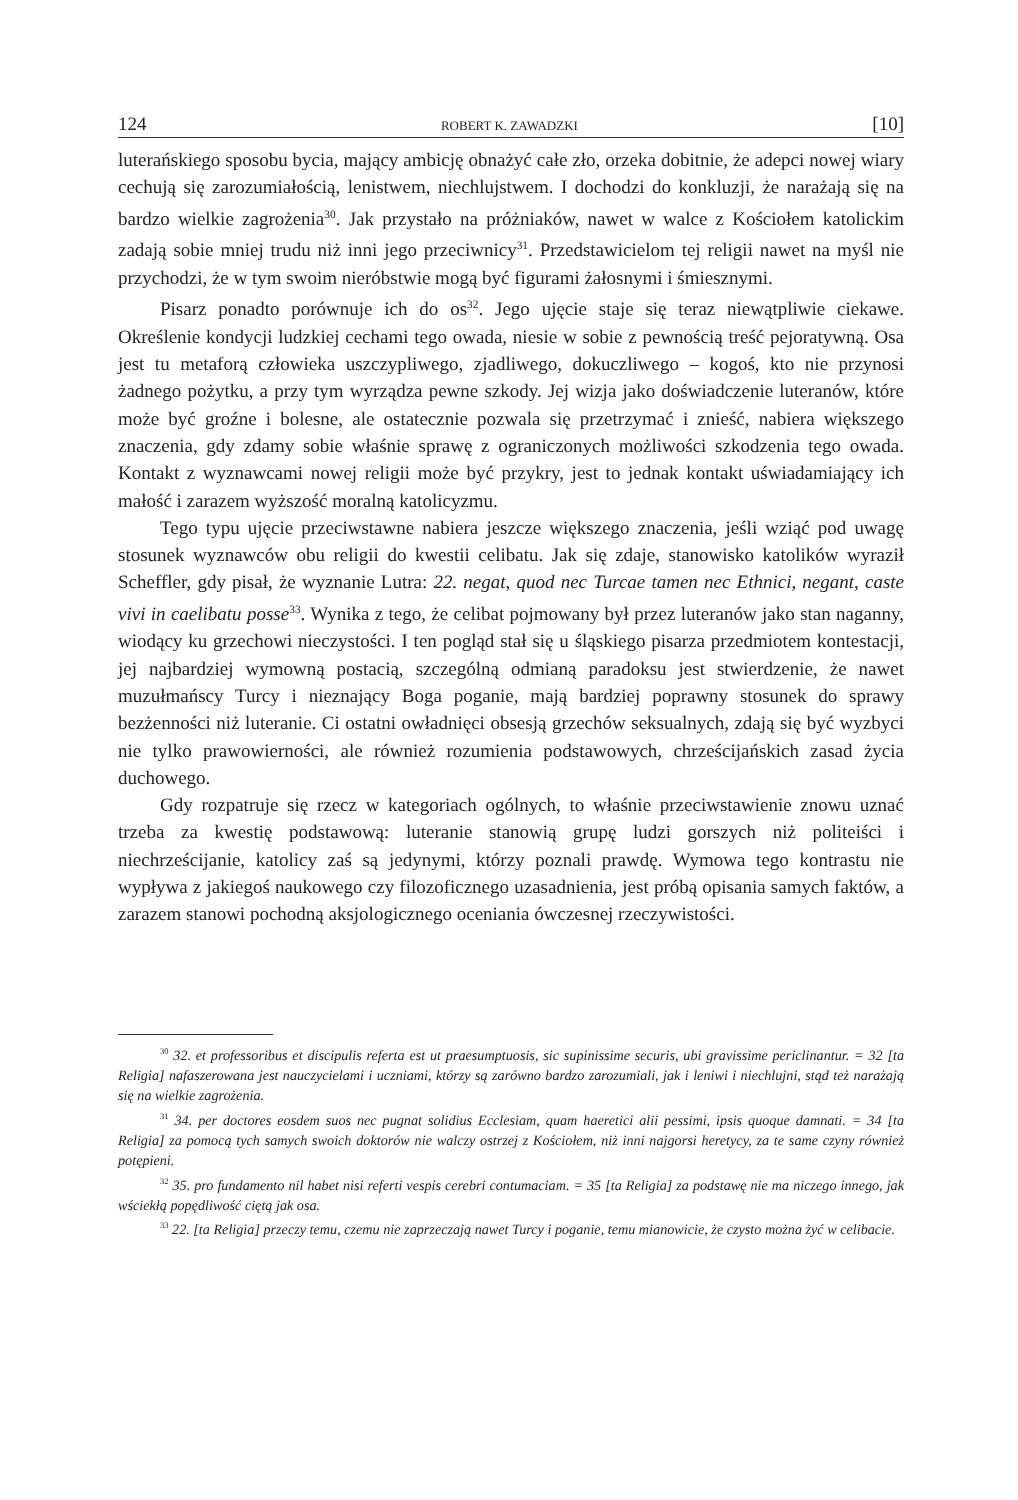124 ROBERT K. ZAWADZKI [10]
luterańskiego sposobu bycia, mający ambicję obnażyć całe zło, orzeka dobitnie, że adepci nowej wiary cechują się zarozumiałością, lenistwem, niechlujstwem. I dochodzi do konkluzji, że narażają się na bardzo wielkie zagrożenia<sup>30</sup>. Jak przystało na próżniaków, nawet w walce z Kościołem katolickim zadają sobie mniej trudu niż inni jego przeciwnicy<sup>31</sup>. Przedstawicielom tej religii nawet na myśl nie przychodzi, że w tym swoim nieróbstwie mogą być figurami żałosnymi i śmiesznymi.
Pisarz ponadto porównuje ich do os<sup>32</sup>. Jego ujęcie staje się teraz niewątpliwie ciekawe. Określenie kondycji ludzkiej cechami tego owada, niesie w sobie z pewnością treść pejoratywną. Osa jest tu metaforą człowieka uszczypliwego, zjadliwego, dokuczliwego – kogoś, kto nie przynosi żadnego pożytku, a przy tym wyrządza pewne szkody. Jej wizja jako doświadczenie luteranów, które może być groźne i bolesne, ale ostatecznie pozwala się przetrzymać i znieść, nabiera większego znaczenia, gdy zdamy sobie właśnie sprawę z ograniczonych możliwości szkodzenia tego owada. Kontakt z wyznawcami nowej religii może być przykry, jest to jednak kontakt uświadamiający ich małość i zarazem wyższość moralną katolicyzmu.
Tego typu ujęcie przeciwstawne nabiera jeszcze większego znaczenia, jeśli wziąć pod uwagę stosunek wyznawców obu religii do kwestii celibatu. Jak się zdaje, stanowisko katolików wyraził Scheffler, gdy pisał, że wyznanie Lutra: 22. negat, quod nec Turcae tamen nec Ethnici, negant, caste vivi in caelibatu posse<sup>33</sup>. Wynika z tego, że celibat pojmowany był przez luteranów jako stan naganny, wiodący ku grzechowi nieczystości. I ten pogląd stał się u śląskiego pisarza przedmiotem kontestacji, jej najbardziej wymowną postacią, szczególną odmianą paradoksu jest stwierdzenie, że nawet muzułmańscy Turcy i nieznający Boga poganie, mają bardziej poprawny stosunek do sprawy bezżenności niż luteranie. Ci ostatni owładnięci obsesją grzechów seksualnych, zdają się być wyzbyci nie tylko prawowierności, ale również rozumienia podstawowych, chrześcijańskich zasad życia duchowego.
Gdy rozpatruje się rzecz w kategoriach ogólnych, to właśnie przeciwstawienie znowu uznać trzeba za kwestię podstawową: luteranie stanowią grupę ludzi gorszych niż politeiści i niechrześcijanie, katolicy zaś są jedynymi, którzy poznali prawdę. Wymowa tego kontrastu nie wypływa z jakiegoś naukowego czy filozoficznego uzasadnienia, jest próbą opisania samych faktów, a zarazem stanowi pochodną aksjologicznego oceniania ówczesnej rzeczywistości.
<sup>30</sup> 32. et professoribus et discipulis referta est ut praesumptuosis, sic supinissime securis, ubi gravissime periclinantur. = 32 [ta Religia] nafaszerowana jest nauczycielami i uczniami, którzy są zarówno bardzo zarozumiali, jak i leniwi i niechlujni, stąd też narażają się na wielkie zagrożenia.
<sup>31</sup> 34. per doctores eosdem suos nec pugnat solidius Ecclesiam, quam haeretici alii pessimi, ipsis quoque damnati. = 34 [ta Religia] za pomocą tych samych swoich doktorów nie walczy ostrzej z Kościołem, niż inni najgorsi heretycy, za te same czyny również potępieni.
<sup>32</sup> 35. pro fundamento nil habet nisi referti vespis cerebri contumaciam. = 35 [ta Religia] za podstawę nie ma niczego innego, jak wściekłą popędliwość ciętą jak osa.
<sup>33</sup> 22. [ta Religia] przeczy temu, czemu nie zaprzeczają nawet Turcy i poganie, temu mianowicie, że czysto można żyć w celibacie.